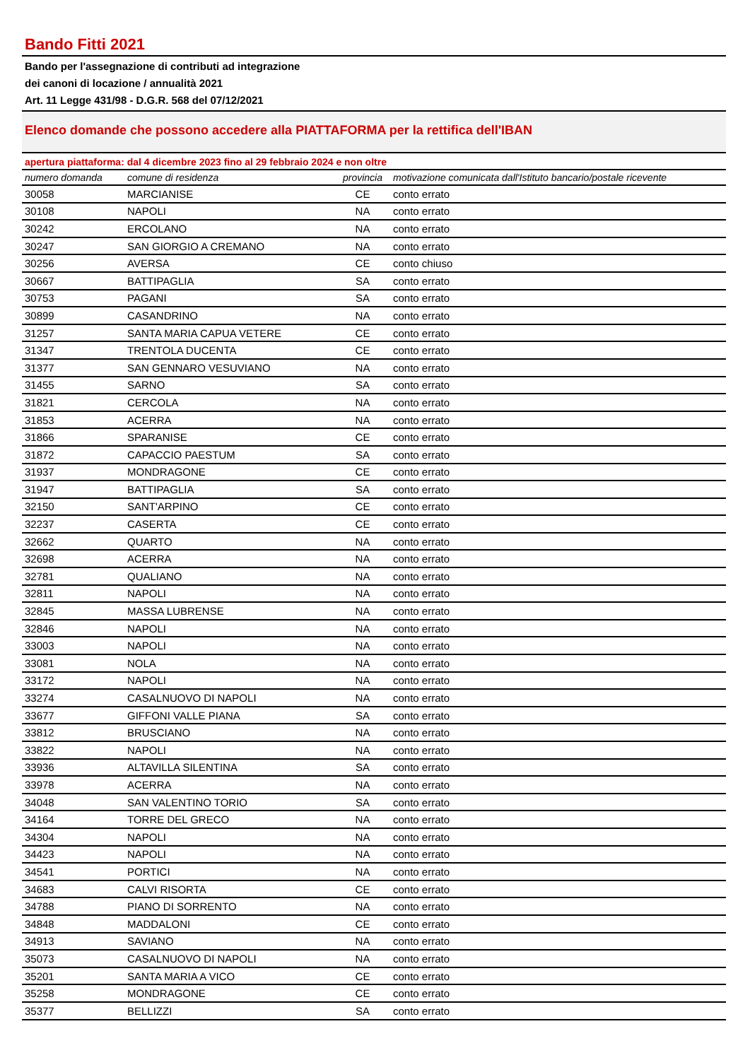Bando Fitti 2021
Bando per l'assegnazione di contributi ad integrazione
dei canoni di locazione / annualità 2021
Art. 11 Legge 431/98 - D.G.R. 568 del 07/12/2021
Elenco domande che possono accedere alla PIATTAFORMA per la rettifica dell'IBAN
apertura piattaforma: dal 4 dicembre 2023 fino al 29 febbraio 2024 e non oltre
| numero domanda | comune di residenza | provincia | motivazione comunicata dall'Istituto bancario/postale ricevente |
| --- | --- | --- | --- |
| 30058 | MARCIANISE | CE | conto errato |
| 30108 | NAPOLI | NA | conto errato |
| 30242 | ERCOLANO | NA | conto errato |
| 30247 | SAN GIORGIO A CREMANO | NA | conto errato |
| 30256 | AVERSA | CE | conto chiuso |
| 30667 | BATTIPAGLIA | SA | conto errato |
| 30753 | PAGANI | SA | conto errato |
| 30899 | CASANDRINO | NA | conto errato |
| 31257 | SANTA MARIA CAPUA VETERE | CE | conto errato |
| 31347 | TRENTOLA DUCENTA | CE | conto errato |
| 31377 | SAN GENNARO VESUVIANO | NA | conto errato |
| 31455 | SARNO | SA | conto errato |
| 31821 | CERCOLA | NA | conto errato |
| 31853 | ACERRA | NA | conto errato |
| 31866 | SPARANISE | CE | conto errato |
| 31872 | CAPACCIO PAESTUM | SA | conto errato |
| 31937 | MONDRAGONE | CE | conto errato |
| 31947 | BATTIPAGLIA | SA | conto errato |
| 32150 | SANT'ARPINO | CE | conto errato |
| 32237 | CASERTA | CE | conto errato |
| 32662 | QUARTO | NA | conto errato |
| 32698 | ACERRA | NA | conto errato |
| 32781 | QUALIANO | NA | conto errato |
| 32811 | NAPOLI | NA | conto errato |
| 32845 | MASSA LUBRENSE | NA | conto errato |
| 32846 | NAPOLI | NA | conto errato |
| 33003 | NAPOLI | NA | conto errato |
| 33081 | NOLA | NA | conto errato |
| 33172 | NAPOLI | NA | conto errato |
| 33274 | CASALNUOVO DI NAPOLI | NA | conto errato |
| 33677 | GIFFONI VALLE PIANA | SA | conto errato |
| 33812 | BRUSCIANO | NA | conto errato |
| 33822 | NAPOLI | NA | conto errato |
| 33936 | ALTAVILLA SILENTINA | SA | conto errato |
| 33978 | ACERRA | NA | conto errato |
| 34048 | SAN VALENTINO TORIO | SA | conto errato |
| 34164 | TORRE DEL GRECO | NA | conto errato |
| 34304 | NAPOLI | NA | conto errato |
| 34423 | NAPOLI | NA | conto errato |
| 34541 | PORTICI | NA | conto errato |
| 34683 | CALVI RISORTA | CE | conto errato |
| 34788 | PIANO DI SORRENTO | NA | conto errato |
| 34848 | MADDALONI | CE | conto errato |
| 34913 | SAVIANO | NA | conto errato |
| 35073 | CASALNUOVO DI NAPOLI | NA | conto errato |
| 35201 | SANTA MARIA A VICO | CE | conto errato |
| 35258 | MONDRAGONE | CE | conto errato |
| 35377 | BELLIZZI | SA | conto errato |